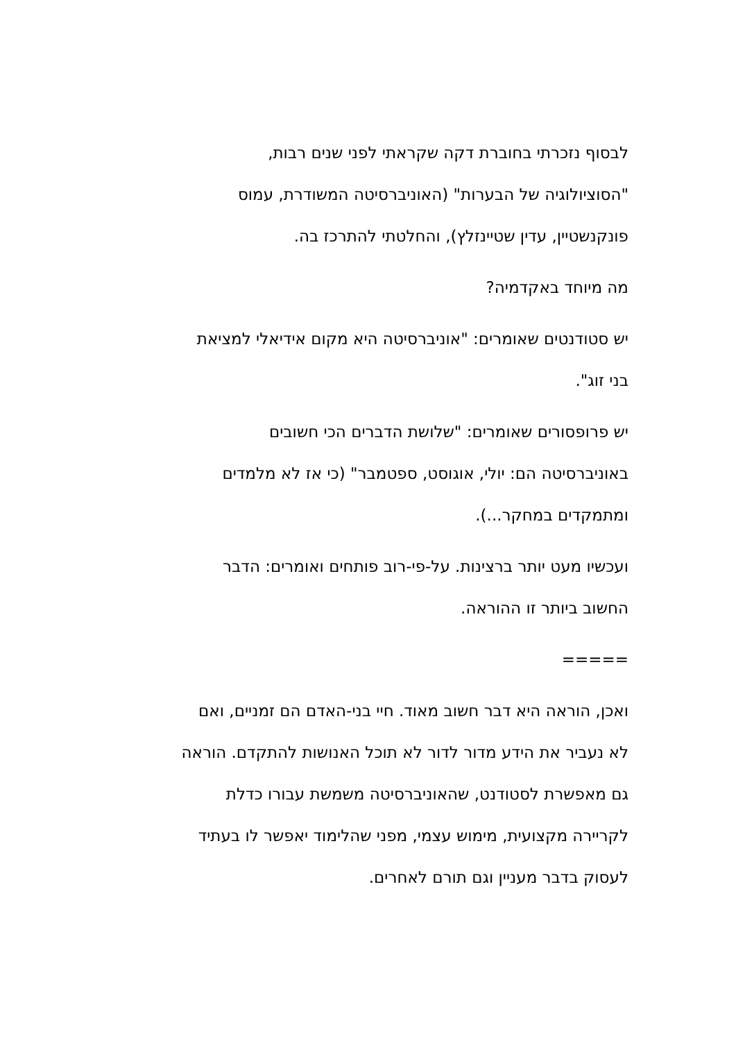לבסוף נזכרתי בחוברת דקה שקראתי לפני שנים רבות,
"הסוציולוגיה של הבערות" (האוניברסיטה המשודרת, עמוס
פונקנשטיין, עדין שטיינזלץ), והחלטתי להתרכז בה.
מה מיוחד באקדמיה?
יש סטודנטים שאומרים: "אוניברסיטה היא מקום אידיאלי למציאת
בני זוג".
יש פרופסורים שאומרים: "שלושת הדברים הכי חשובים
באוניברסיטה הם: יולי, אוגוסט, ספטמבר" (כי אז לא מלמדים
ומתמקדים במחקר...).
ועכשיו מעט יותר ברצינות. על-פי-רוב פותחים ואומרים: הדבר
החשוב ביותר זו ההוראה.
=====
ואכן, הוראה היא דבר חשוב מאוד. חיי בני-האדם הם זמניים, ואם
לא נעביר את הידע מדור לדור לא תוכל האנושות להתקדם. הוראה
גם מאפשרת לסטודנט, שהאוניברסיטה משמשת עבורו כדלת
לקריירה מקצועית, מימוש עצמי, מפני שהלימוד יאפשר לו בעתיד
לעסוק בדבר מעניין וגם תורם לאחרים.